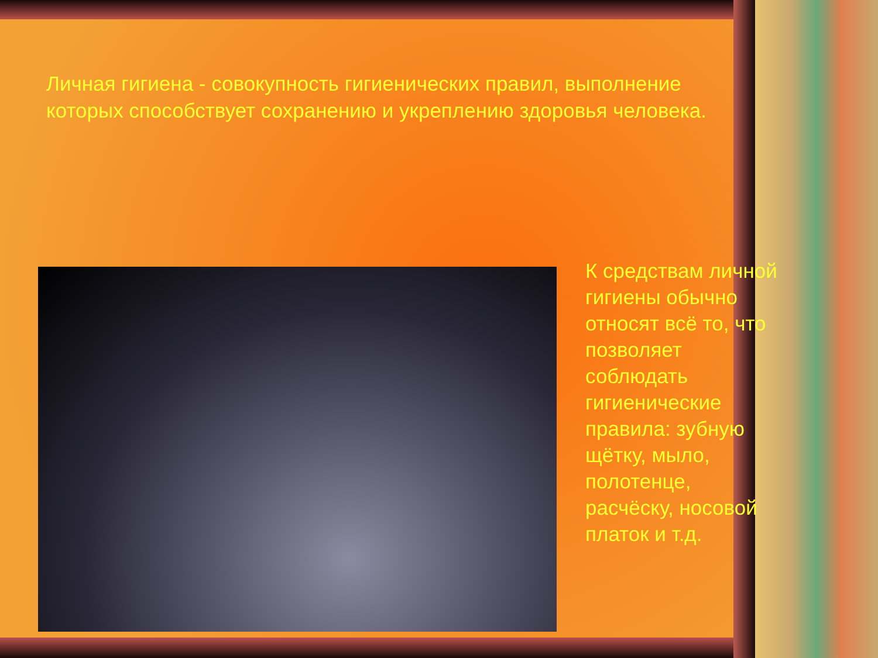Личная гигиена - совокупность гигиенических правил, выполнение которых способствует сохранению и укреплению здоровья человека.
К средствам личной гигиены обычно относят всё то, что позволяет соблюдать гигиенические правила: зубную щётку, мыло, полотенце, расчёску, носовой платок и т.д.